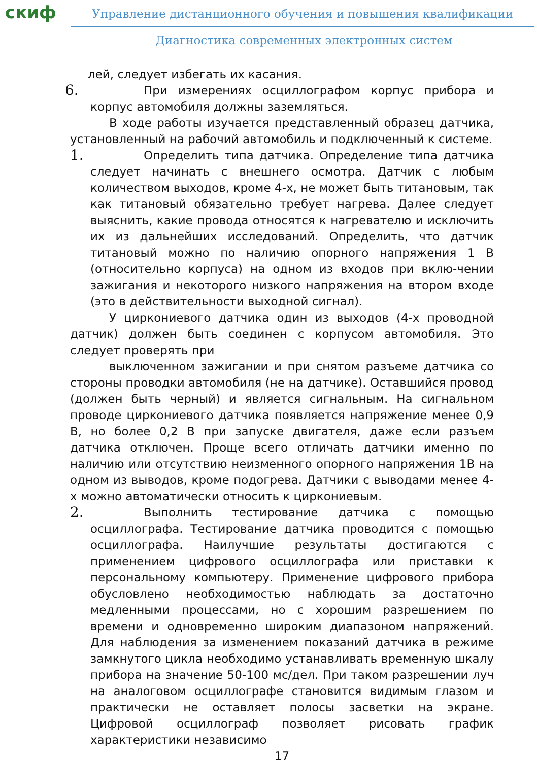скиф
Управление дистанционного обучения и повышения квалификации
Диагностика современных электронных систем
лей, следует избегать их касания.
6.
При измерениях осциллографом корпус прибора и корпус автомобиля должны заземляться.
В ходе работы изучается представленный образец датчика, установленный на рабочий автомобиль и подключенный к системе.
1.
Определить типа датчика. Определение типа датчика следует начинать с внешнего осмотра. Датчик с любым количеством выходов, кроме 4-х, не может быть титановым, так как титановый обязательно требует нагрева. Далее следует выяснить, какие провода относятся к нагревателю и исключить их из дальнейших исследований. Определить, что датчик титановый можно по наличию опорного напряжения 1 В (относительно корпуса) на одном из входов при вклю-чении зажигания и некоторого низкого напряжения на втором входе (это в действительности выходной сигнал).
У циркониевого датчика один из выходов (4-х проводной датчик) должен быть соединен с корпусом автомобиля. Это следует проверять при
выключенном зажигании и при снятом разъеме датчика со стороны проводки автомобиля (не на датчике). Оставшийся провод (должен быть черный) и является сигнальным. На сигнальном проводе циркониевого датчика появляется напряжение менее 0,9 В, но более 0,2 В при запуске двигателя, даже если разъем датчика отключен. Проще всего отличать датчики именно по наличию или отсутствию неизменного опорного напряжения 1В на одном из выводов, кроме подогрева. Датчики с выводами менее 4-х можно автоматически относить к циркониевым.
2.
Выполнить тестирование датчика с помощью осциллографа. Тестирование датчика проводится с помощью осциллографа. Наилучшие результаты достигаются с применением цифрового осциллографа или приставки к персональному компьютеру. Применение цифрового прибора обусловлено необходимостью наблюдать за достаточно медленными процессами, но с хорошим разрешением по времени и одновременно широким диапазоном напряжений. Для наблюдения за изменением показаний датчика в режиме замкнутого цикла необходимо устанавливать временную шкалу прибора на значение 50-100 мс/дел. При таком разрешении луч на аналоговом осциллографе становится видимым глазом и практически не оставляет полосы засветки на экране. Цифровой осциллограф позволяет рисовать график характеристики независимо
17